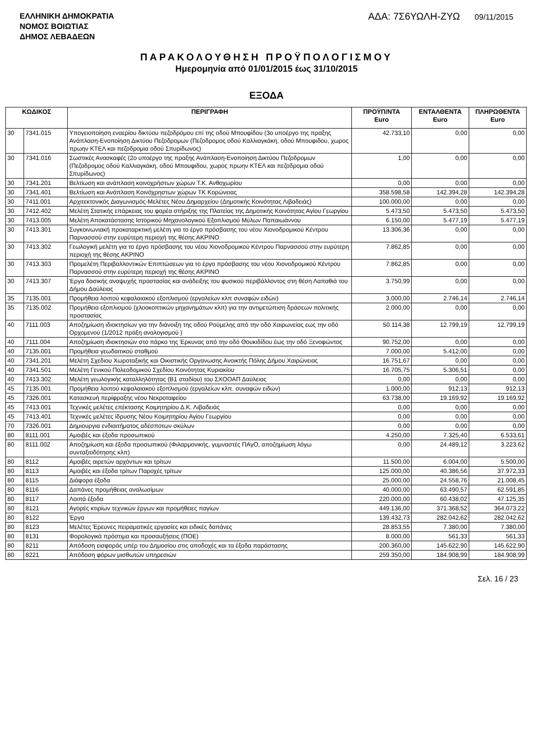ΕΛΛΗΝΙΚΗ ΔΗΜΟΚΡΑΤΙΑ
ΝΟΜΟΣ ΒΟΙΩΤΙΑΣ
ΔΗΜΟΣ ΛΕΒΑΔΕΩΝ
ΑΔΑ: 7Σ6ΥΩΛΗ-ΖΥΩ 09/11/2015
ΠΑΡΑΚΟΛΟΥΘΗΣΗ ΠΡΟΫΠΟΛΟΓΙΣΜΟΥ
Ημερομηνία από 01/01/2015 έως 31/10/2015
ΕΞΟΔΑ
| ΚΩΔΙΚΟΣ | | ΠΕΡΙΓΡΑΦΗ | ΠΡΟΫΠ/ΝΤΑ Euro | ΕΝΤΑΛΘΕΝΤΑ Euro | ΠΛΗΡΩΘΕΝΤΑ Euro |
| --- | --- | --- | --- | --- | --- |
| 30 | 7341.015 | Υπογειοποίηση εναερίου δικτύου πεζοδρόμου επί της οδού Μπουφίδου (3ο υποέργο της πραξης Ανάπλαση-Ενοποίηση Δικτύου Πεζοδρομων (Πεζοδρομος οδού Καλλιαγκάκη, οδού Μπουφιδου, χωρος πρωην ΚΤΕΛ και πεζοδρομια οδού Σπυρίδωνος) | 42.733,10 | 0,00 | 0,00 |
| 30 | 7341.016 | Σωστικές Ανασκαφές (2ο υποέργο της πραξης Ανάπλαση-Ενοποίηση Δικτύου Πεζοδρομων (Πεζοδρομος οδού Καλλιαγκάκη, οδού Μπουφιδου, χωρος πρωην ΚΤΕΛ και πεζοδρομια οδού Σπυρίδωνος) | 1,00 | 0,00 | 0,00 |
| 30 | 7341.201 | Βελτίωση και ανάπλαση κοινοχρήστων χώρων Τ.Κ. Ανθοχωρίου | 0,00 | 0,00 | 0,00 |
| 30 | 7341.401 | Βελτίωση και Ανάπλαση Κοινόχρηστων χώρων ΤΚ Κορώνειας | 358.598,58 | 142.394,28 | 142.394,28 |
| 30 | 7411.001 | Αρχιτεκτονικός Διαγωνισμός-Μελέτες Νέου Δημαρχείου (Δημοτικής Κοινότητας Λιβαδειάς) | 100.000,00 | 0,00 | 0,00 |
| 30 | 7412.402 | Μελέτη Στατικής επάρκειας του φορέα στήριξης της Πλατείας της Δημοτικής Κοινότητας Αγίου Γεωργίου | 5.473,50 | 5.473,50 | 5.473,50 |
| 30 | 7413.005 | Μελέτη Αποκατάστασης Ιστορικού Μηχανολογικού Εξοπλισμού Μύλων Παπαιωάννου | 6.150,00 | 5.477,19 | 5.477,19 |
| 30 | 7413.301 | Συγκοινωνιακή προκαταρκτική μελέτη για το έργο πρόσβασης του νέου Χιονοδρομικού Κέντρου Παρνασσού στην ευρύτερη περιοχή της θέσης ΑΚΡΙΝΟ | 13.306,36 | 0,00 | 0,00 |
| 30 | 7413.302 | Γεωλογική μελέτη για το έργο πρόσβασης του νέου Χιονοδρομικού Κέντρου Παρνασσού στην ευρύτερη περιοχή της θέσης ΑΚΡΙΝΟ | 7.862,85 | 0,00 | 0,00 |
| 30 | 7413.303 | Προμελέτη Περιβαλλοντικών Επιπτώσεων για το έργο πρόσβασης του νέου Χιονοδρομικού Κέντρου Παρνασσού στην ευρύτερη περιοχή της θέσης ΑΚΡΙΝΟ | 7.862,85 | 0,00 | 0,00 |
| 30 | 7413.307 | Έργα δασικής αναψυχής προστασίας και ανάδειξης του φυσικού περιβάλλοντος στη θέση Λαπαθιά του Δήμου Δαύλειας | 3.750,99 | 0,00 | 0,00 |
| 35 | 7135.001 | Προμήθεια λοιπού κεφαλαιακού εξοπλισμού (εργαλείων κλπ συναφών ειδών) | 3.000,00 | 2.746,14 | 2.746,14 |
| 35 | 7135.002 | Προμήθεια εξοπλισμού (χλοοκοπτικών μηχανημάτων κλπ) για την αντιμετώπιση δράσεων πολιτικής προστασίας | 2.000,00 | 0,00 | 0,00 |
| 40 | 7111.003 | Αποζημίωση ιδιοκτησίων για την διάνοιξη της οδού Ρούμελης από την οδό Χαιρωνείας εως την οδό Ορχομενού (1/2012 πράξη αναλογισμού ) | 50.114,38 | 12.799,19 | 12.799,19 |
| 40 | 7111.004 | Αποζημίωση ιδιοκτησιών στο πάρκο της Έρκυνας από την οδό Θουκιδίδου έως την οδό Ξενοφώντος | 90.752,00 | 0,00 | 0,00 |
| 40 | 7135.001 | Προμήθεια γεωδαιτικού σταθμού | 7.000,00 | 5.412,00 | 0,00 |
| 40 | 7341.201 | Μελέτη Σχεδιου Χωροταξικής και Οικιστικής Οργανωσης Ανοικτής Πόλης Δήμου Χαιρώνειας | 16.751,67 | 0,00 | 0,00 |
| 40 | 7341.501 | Μελέτη Γενικού Πολεοδομικού Σχεδίου Κοινότητας Κυριακίου | 16.705,75 | 5.306,51 | 0,00 |
| 40 | 7413.302 | Μελέτη γεωλογικής καταλληλότητας (Β1 σταδίου) του ΣΧΟΟΑΠ Δαύλειας | 0,00 | 0,00 | 0,00 |
| 45 | 7135.001 | Προμήθεια λοιπού κεφαλαιακού εξοπλισμού (εργαλείων κλπ. συναφών ειδών) | 1.000,00 | 912,13 | 912,13 |
| 45 | 7326.001 | Κατασκευή περίφραξης νέου Νεκροταφείου | 63.738,00 | 19.169,92 | 19.169,92 |
| 45 | 7413.001 | Τεχνικές μελέτες επέκτασης Κοιμητηρίου Δ.Κ. Λιβαδειάς | 0,00 | 0,00 | 0,00 |
| 45 | 7413.401 | Τεχνικές μελέτες ίδρυσης Νέου Κοιμητηρίου Αγίου Γεωργίου | 0,00 | 0,00 | 0,00 |
| 70 | 7326.001 | Δημιουργια ενδιαιτήματος αδέσποτων σκύλων | 0,00 | 0,00 | 0,00 |
| 80 | 8111.001 | Αμοιβές και έξοδα προσωπικού | 4.250,00 | 7.325,40 | 6.533,61 |
| 80 | 8111.002 | Αποζημίωση και έξοδα προσωπικού (Φιλαρμονικής, γυμναστές ΠΑγΟ, αποζημίωση λόγω συνταξιοδότησης κλπ) | 0,00 | 24.489,12 | 3.223,62 |
| 80 | 8112 | Αμοιβές αιρετών αρχόντων και τρίτων | 11.500,00 | 6.004,00 | 5.500,00 |
| 80 | 8113 | Αμοιβές και έξοδα τρίτων Παροχές τρίτων | 125.000,00 | 40.386,56 | 37.972,33 |
| 80 | 8115 | Διάφορα έξοδα | 25.000,00 | 24.558,76 | 21.008,45 |
| 80 | 8116 | Δαπάνες προμήθειας αναλωσίμων | 40.000,00 | 63.490,57 | 62.591,85 |
| 80 | 8117 | Λοιπά έξοδα | 220.000,00 | 60.438,02 | 47.125,35 |
| 80 | 8121 | Αγορές κτιρίων τεχνικών έργων και προμήθειες παγίων | 449.136,00 | 371.368,52 | 364.073,22 |
| 80 | 8122 | Έργα | 139.432,73 | 282.042,62 | 282.042,62 |
| 80 | 8123 | Μελέτες Έρευνες πειραματικές εργασίες και ειδικές δαπάνες | 28.853,55 | 7.380,00 | 7.380,00 |
| 80 | 8131 | Φορολογικά πρόστιμα και προσαυξήσεις (ΠΟΕ) | 8.000,00 | 561,33 | 561,33 |
| 80 | 8211 | Απόδοση εισφοράς υπέρ του Δημοσίου στις αποδοχές και τα έξοδα παράστασης | 200.360,00 | 145.622,90 | 145.622,90 |
| 80 | 8221 | Απόδοση φόρων μισθωτών υπηρεσιών | 259.350,00 | 184.908,99 | 184.908,99 |
Σελ. 16 / 23